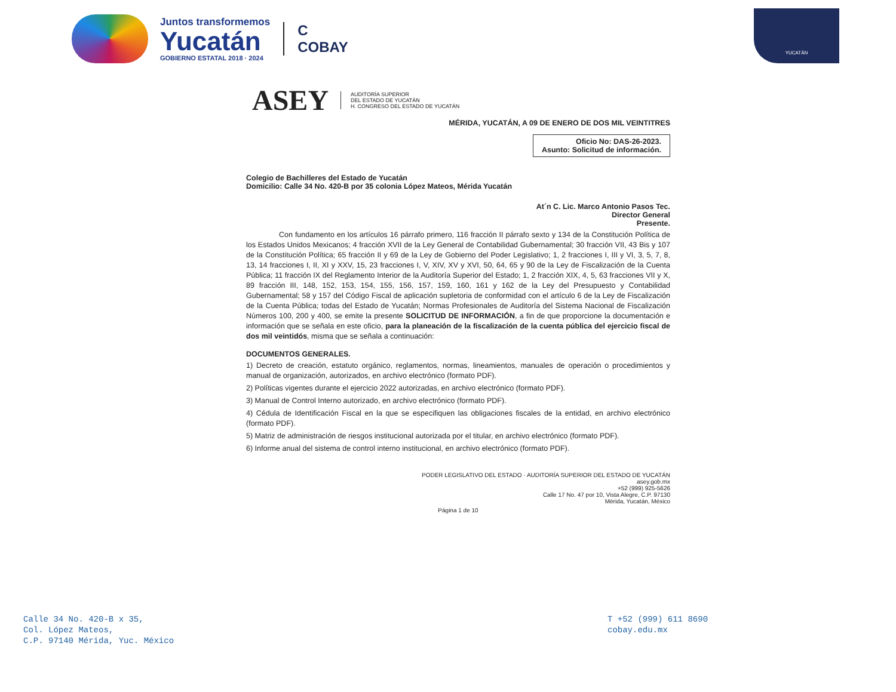Juntos transformemos
Yucatán
GOBIERNO ESTATAL 2018 · 2024
C
COBAY
YUCATÁN
ASEY AUDITORÍA SUPERIOR
DEL ESTADO DE YUCATÁN
H. CONGRESO DEL ESTADO DE YUCATÁN
MÉRIDA, YUCATÁN, A 09 DE ENERO DE DOS MIL VEINTITRES
Oficio No: DAS-26-2023.
Asunto: Solicitud de información.
Colegio de Bachilleres del Estado de Yucatán
Domicilio: Calle 34 No. 420-B por 35 colonia López Mateos, Mérida Yucatán
At´n C. Lic. Marco Antonio Pasos Tec.
Director General
Presente.
Con fundamento en los artículos 16 párrafo primero, 116 fracción II párrafo sexto y 134 de la Constitución Política de los Estados Unidos Mexicanos; 4 fracción XVII de la Ley General de Contabilidad Gubernamental; 30 fracción VII, 43 Bis y 107 de la Constitución Política; 65 fracción II y 69 de la Ley de Gobierno del Poder Legislativo; 1, 2 fracciones I, III y VI, 3, 5, 7, 8, 13, 14 fracciones I, II, XI y XXV, 15, 23 fracciones I, V, XIV, XV y XVI, 50, 64, 65 y 90 de la Ley de Fiscalización de la Cuenta Pública; 11 fracción IX del Reglamento Interior de la Auditoría Superior del Estado; 1, 2 fracción XIX, 4, 5, 63 fracciones VII y X, 89 fracción III, 148, 152, 153, 154, 155, 156, 157, 159, 160, 161 y 162 de la Ley del Presupuesto y Contabilidad Gubernamental; 58 y 157 del Código Fiscal de aplicación supletoria de conformidad con el artículo 6 de la Ley de Fiscalización de la Cuenta Pública; todas del Estado de Yucatán; Normas Profesionales de Auditoría del Sistema Nacional de Fiscalización Números 100, 200 y 400, se emite la presente SOLICITUD DE INFORMACIÓN, a fin de que proporcione la documentación e información que se señala en este oficio, para la planeación de la fiscalización de la cuenta pública del ejercicio fiscal de dos mil veintidós, misma que se señala a continuación:
DOCUMENTOS GENERALES.
1) Decreto de creación, estatuto orgánico, reglamentos, normas, lineamientos, manuales de operación o procedimientos y manual de organización, autorizados, en archivo electrónico (formato PDF).
2) Políticas vigentes durante el ejercicio 2022 autorizadas, en archivo electrónico (formato PDF).
3) Manual de Control Interno autorizado, en archivo electrónico (formato PDF).
4) Cédula de Identificación Fiscal en la que se especifiquen las obligaciones fiscales de la entidad, en archivo electrónico (formato PDF).
5) Matriz de administración de riesgos institucional autorizada por el titular, en archivo electrónico (formato PDF).
6) Informe anual del sistema de control interno institucional, en archivo electrónico (formato PDF).
PODER LEGISLATIVO DEL ESTADO · AUDITORÍA SUPERIOR DEL ESTADO DE YUCATÁN
asey.gob.mx
+52 (999) 925-5626
Calle 17 No. 47 por 10, Vista Alegre, C.P. 97130
Mérida, Yucatán, México
Página 1 de 10
Calle 34 No. 420-B x 35,
Col. López Mateos,
C.P. 97140 Mérida, Yuc. México
T +52 (999) 611 8690
cobay.edu.mx